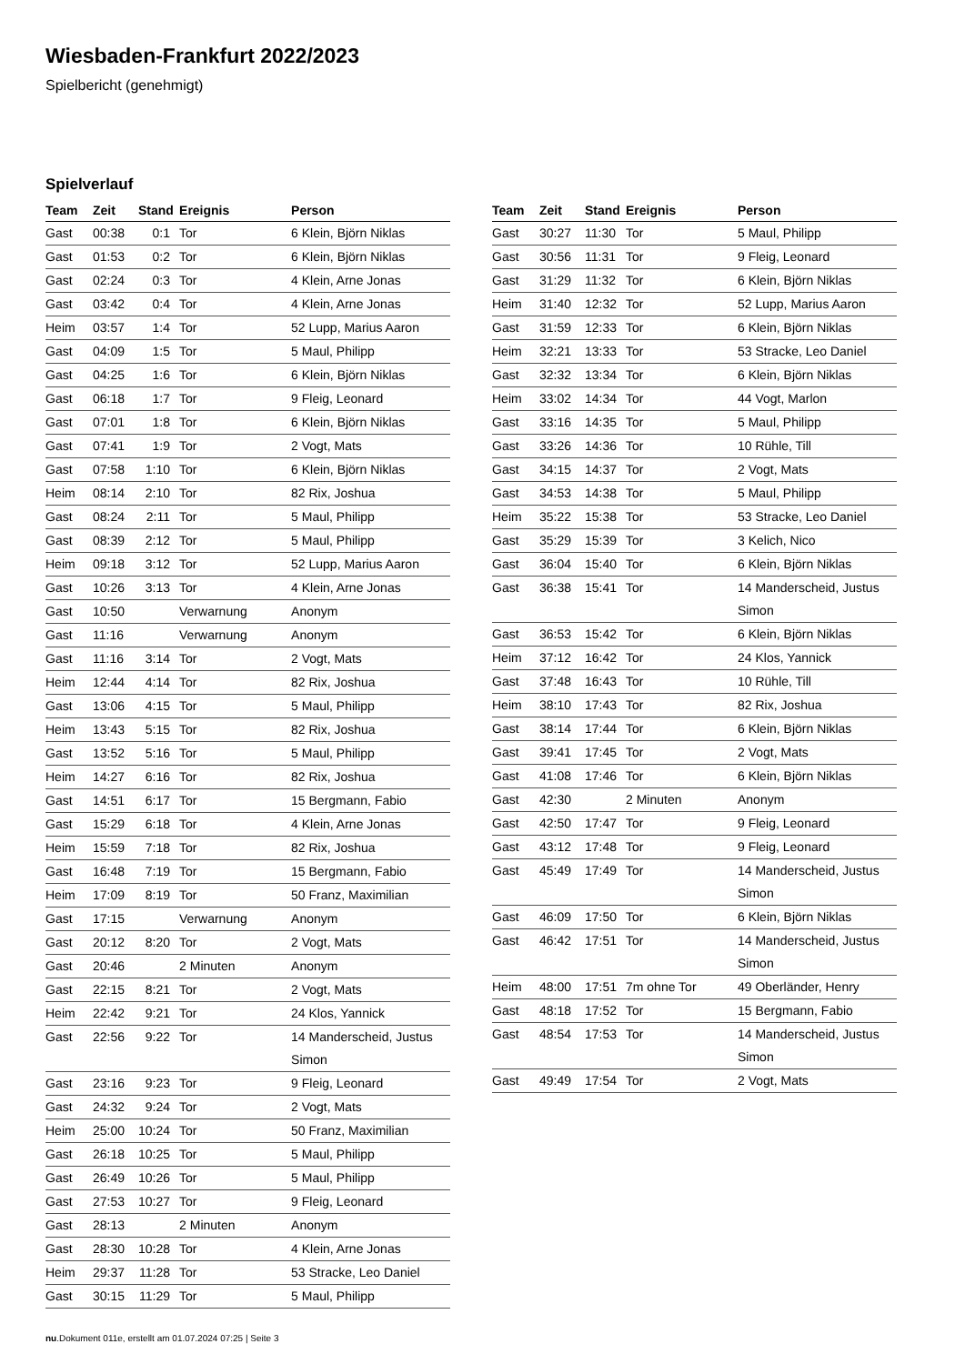Wiesbaden-Frankfurt 2022/2023
Spielbericht (genehmigt)
Spielverlauf
| Team | Zeit | Stand | Ereignis | Person |
| --- | --- | --- | --- | --- |
| Gast | 00:38 | 0:1 | Tor | 6 Klein, Björn Niklas |
| Gast | 01:53 | 0:2 | Tor | 6 Klein, Björn Niklas |
| Gast | 02:24 | 0:3 | Tor | 4 Klein, Arne Jonas |
| Gast | 03:42 | 0:4 | Tor | 4 Klein, Arne Jonas |
| Heim | 03:57 | 1:4 | Tor | 52 Lupp, Marius Aaron |
| Gast | 04:09 | 1:5 | Tor | 5 Maul, Philipp |
| Gast | 04:25 | 1:6 | Tor | 6 Klein, Björn Niklas |
| Gast | 06:18 | 1:7 | Tor | 9 Fleig, Leonard |
| Gast | 07:01 | 1:8 | Tor | 6 Klein, Björn Niklas |
| Gast | 07:41 | 1:9 | Tor | 2 Vogt, Mats |
| Gast | 07:58 | 1:10 | Tor | 6 Klein, Björn Niklas |
| Heim | 08:14 | 2:10 | Tor | 82 Rix, Joshua |
| Gast | 08:24 | 2:11 | Tor | 5 Maul, Philipp |
| Gast | 08:39 | 2:12 | Tor | 5 Maul, Philipp |
| Heim | 09:18 | 3:12 | Tor | 52 Lupp, Marius Aaron |
| Gast | 10:26 | 3:13 | Tor | 4 Klein, Arne Jonas |
| Gast | 10:50 | | Verwarnung | Anonym |
| Gast | 11:16 | | Verwarnung | Anonym |
| Gast | 11:16 | 3:14 | Tor | 2 Vogt, Mats |
| Heim | 12:44 | 4:14 | Tor | 82 Rix, Joshua |
| Gast | 13:06 | 4:15 | Tor | 5 Maul, Philipp |
| Heim | 13:43 | 5:15 | Tor | 82 Rix, Joshua |
| Gast | 13:52 | 5:16 | Tor | 5 Maul, Philipp |
| Heim | 14:27 | 6:16 | Tor | 82 Rix, Joshua |
| Gast | 14:51 | 6:17 | Tor | 15 Bergmann, Fabio |
| Gast | 15:29 | 6:18 | Tor | 4 Klein, Arne Jonas |
| Heim | 15:59 | 7:18 | Tor | 82 Rix, Joshua |
| Gast | 16:48 | 7:19 | Tor | 15 Bergmann, Fabio |
| Heim | 17:09 | 8:19 | Tor | 50 Franz, Maximilian |
| Gast | 17:15 | | Verwarnung | Anonym |
| Gast | 20:12 | 8:20 | Tor | 2 Vogt, Mats |
| Gast | 20:46 | | 2 Minuten | Anonym |
| Gast | 22:15 | 8:21 | Tor | 2 Vogt, Mats |
| Heim | 22:42 | 9:21 | Tor | 24 Klos, Yannick |
| Gast | 22:56 | 9:22 | Tor | 14 Manderscheid, Justus Simon |
| Gast | 23:16 | 9:23 | Tor | 9 Fleig, Leonard |
| Gast | 24:32 | 9:24 | Tor | 2 Vogt, Mats |
| Heim | 25:00 | 10:24 | Tor | 50 Franz, Maximilian |
| Gast | 26:18 | 10:25 | Tor | 5 Maul, Philipp |
| Gast | 26:49 | 10:26 | Tor | 5 Maul, Philipp |
| Gast | 27:53 | 10:27 | Tor | 9 Fleig, Leonard |
| Gast | 28:13 | | 2 Minuten | Anonym |
| Gast | 28:30 | 10:28 | Tor | 4 Klein, Arne Jonas |
| Heim | 29:37 | 11:28 | Tor | 53 Stracke, Leo Daniel |
| Gast | 30:15 | 11:29 | Tor | 5 Maul, Philipp |
| Team | Zeit | Stand | Ereignis | Person |
| --- | --- | --- | --- | --- |
| Gast | 30:27 | 11:30 | Tor | 5 Maul, Philipp |
| Gast | 30:56 | 11:31 | Tor | 9 Fleig, Leonard |
| Gast | 31:29 | 11:32 | Tor | 6 Klein, Björn Niklas |
| Heim | 31:40 | 12:32 | Tor | 52 Lupp, Marius Aaron |
| Gast | 31:59 | 12:33 | Tor | 6 Klein, Björn Niklas |
| Heim | 32:21 | 13:33 | Tor | 53 Stracke, Leo Daniel |
| Gast | 32:32 | 13:34 | Tor | 6 Klein, Björn Niklas |
| Heim | 33:02 | 14:34 | Tor | 44 Vogt, Marlon |
| Gast | 33:16 | 14:35 | Tor | 5 Maul, Philipp |
| Gast | 33:26 | 14:36 | Tor | 10 Rühle, Till |
| Gast | 34:15 | 14:37 | Tor | 2 Vogt, Mats |
| Gast | 34:53 | 14:38 | Tor | 5 Maul, Philipp |
| Heim | 35:22 | 15:38 | Tor | 53 Stracke, Leo Daniel |
| Gast | 35:29 | 15:39 | Tor | 3 Kelich, Nico |
| Gast | 36:04 | 15:40 | Tor | 6 Klein, Björn Niklas |
| Gast | 36:38 | 15:41 | Tor | 14 Manderscheid, Justus Simon |
| Gast | 36:53 | 15:42 | Tor | 6 Klein, Björn Niklas |
| Heim | 37:12 | 16:42 | Tor | 24 Klos, Yannick |
| Gast | 37:48 | 16:43 | Tor | 10 Rühle, Till |
| Heim | 38:10 | 17:43 | Tor | 82 Rix, Joshua |
| Gast | 38:14 | 17:44 | Tor | 6 Klein, Björn Niklas |
| Gast | 39:41 | 17:45 | Tor | 2 Vogt, Mats |
| Gast | 41:08 | 17:46 | Tor | 6 Klein, Björn Niklas |
| Gast | 42:30 | | 2 Minuten | Anonym |
| Gast | 42:50 | 17:47 | Tor | 9 Fleig, Leonard |
| Gast | 43:12 | 17:48 | Tor | 9 Fleig, Leonard |
| Gast | 45:49 | 17:49 | Tor | 14 Manderscheid, Justus Simon |
| Gast | 46:09 | 17:50 | Tor | 6 Klein, Björn Niklas |
| Gast | 46:42 | 17:51 | Tor | 14 Manderscheid, Justus Simon |
| Heim | 48:00 | 17:51 | 7m ohne Tor | 49 Oberländer, Henry |
| Gast | 48:18 | 17:52 | Tor | 15 Bergmann, Fabio |
| Gast | 48:54 | 17:53 | Tor | 14 Manderscheid, Justus Simon |
| Gast | 49:49 | 17:54 | Tor | 2 Vogt, Mats |
nu.Dokument 011e, erstellt am 01.07.2024 07:25 | Seite 3